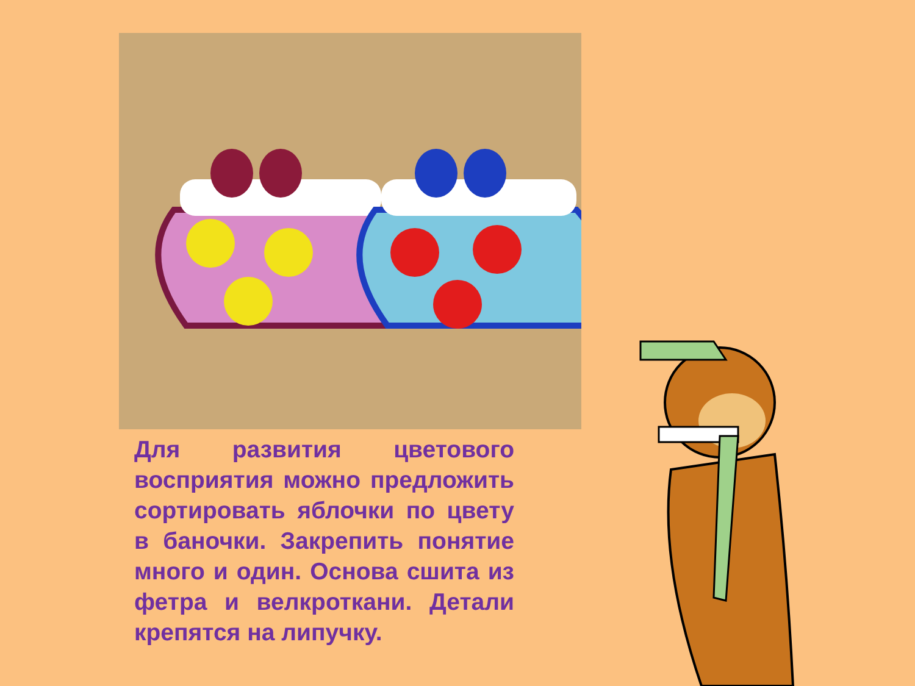Для развития цветового восприятия можно предложить сортировать яблочки по цвету в баночки. Закрепить понятие много и один. Основа сшита из фетра и велкроткани. Детали крепятся на липучку.